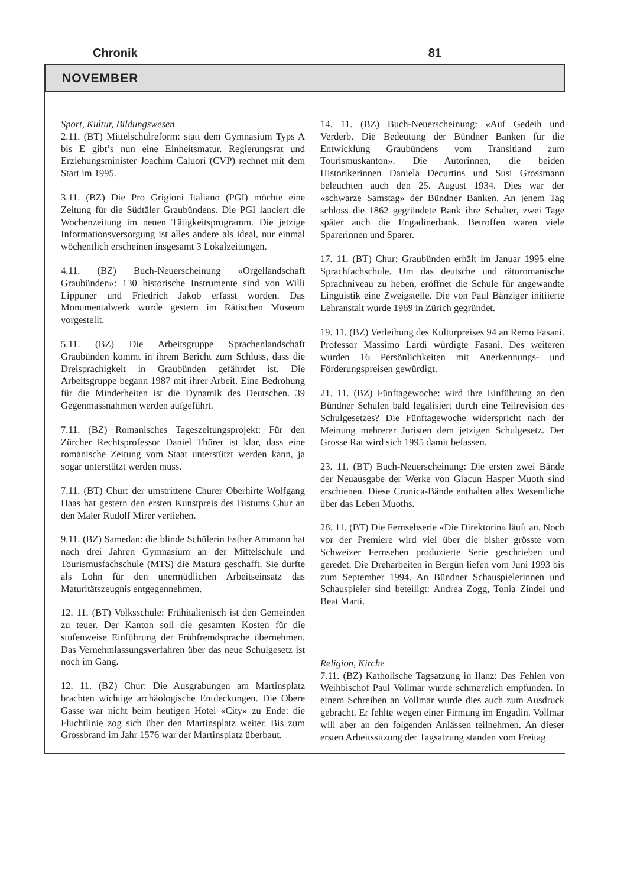Chronik 81
NOVEMBER
Sport, Kultur, Bildungswesen
2.11. (BT) Mittelschulreform: statt dem Gymnasium Typs A bis E gibt’s nun eine Einheitsmatur. Regierungsrat und Erziehungsminister Joachim Caluori (CVP) rechnet mit dem Start im 1995.
3.11. (BZ) Die Pro Grigioni Italiano (PGI) möchte eine Zeitung für die Südtäler Graubündens. Die PGI lanciert die Wochenzeitung im neuen Tätigkeitsprogramm. Die jetzige Informationsversorgung ist alles andere als ideal, nur einmal wöchentlich erscheinen insgesamt 3 Lokalzeitungen.
4.11. (BZ) Buch-Neuerscheinung «Orgellandschaft Graubünden»: 130 historische Instrumente sind von Willi Lippuner und Friedrich Jakob erfasst worden. Das Monumentalwerk wurde gestern im Rätischen Museum vorgestellt.
5.11. (BZ) Die Arbeitsgruppe Sprachenlandschaft Graubünden kommt in ihrem Bericht zum Schluss, dass die Dreisprachigkeit in Graubünden gefährdet ist. Die Arbeitsgruppe begann 1987 mit ihrer Arbeit. Eine Bedrohung für die Minderheiten ist die Dynamik des Deutschen. 39 Gegenmassnahmen werden aufgeführt.
7.11. (BZ) Romanisches Tageszeitungsprojekt: Für den Zürcher Rechtsprofessor Daniel Thürer ist klar, dass eine romanische Zeitung vom Staat unterstützt werden kann, ja sogar unterstützt werden muss.
7.11. (BT) Chur: der umstrittene Churer Oberhirte Wolfgang Haas hat gestern den ersten Kunstpreis des Bistums Chur an den Maler Rudolf Mirer verliehen.
9.11. (BZ) Samedan: die blinde Schülerin Esther Ammann hat nach drei Jahren Gymnasium an der Mittelschule und Tourismusfachschule (MTS) die Matura geschafft. Sie durfte als Lohn für den unermüdlichen Arbeitseinsatz das Maturitätszeugnis entgegennehmen.
12. 11. (BT) Volksschule: Frühitalienisch ist den Gemeinden zu teuer. Der Kanton soll die gesamten Kosten für die stufenweise Einführung der Frühfremdsprache übernehmen. Das Vernehmlassungsverfahren über das neue Schulgesetz ist noch im Gang.
12. 11. (BZ) Chur: Die Ausgrabungen am Martinsplatz brachten wichtige archäologische Entdeckungen. Die Obere Gasse war nicht beim heutigen Hotel «City» zu Ende: die Fluchtlinie zog sich über den Martinsplatz weiter. Bis zum Grossbrand im Jahr 1576 war der Martinsplatz überbaut.
14. 11. (BZ) Buch-Neuerscheinung: «Auf Gedeih und Verderb. Die Bedeutung der Bündner Banken für die Entwicklung Graubündens vom Transitland zum Tourismuskanton». Die Autorinnen, die beiden Historikerinnen Daniela Decurtins und Susi Grossmann beleuchten auch den 25. August 1934. Dies war der «schwarze Samstag» der Bündner Banken. An jenem Tag schloss die 1862 gegründete Bank ihre Schalter, zwei Tage später auch die Engadinerbank. Betroffen waren viele Sparerinnen und Sparer.
17. 11. (BT) Chur: Graubünden erhält im Januar 1995 eine Sprachfachschule. Um das deutsche und rätoromanische Sprachniveau zu heben, eröffnet die Schule für angewandte Linguistik eine Zweigstelle. Die von Paul Bänziger initiierte Lehranstalt wurde 1969 in Zürich gegründet.
19. 11. (BZ) Verleihung des Kulturpreises 94 an Remo Fasani. Professor Massimo Lardi würdigte Fasani. Des weiteren wurden 16 Persönlichkeiten mit Anerkennungs- und Förderungspreisen gewürdigt.
21. 11. (BZ) Fünftagewoche: wird ihre Einführung an den Bündner Schulen bald legalisiert durch eine Teilrevision des Schulgesetzes? Die Fünftagewoche widerspricht nach der Meinung mehrerer Juristen dem jetzigen Schulgesetz. Der Grosse Rat wird sich 1995 damit befassen.
23. 11. (BT) Buch-Neuerscheinung: Die ersten zwei Bände der Neuausgabe der Werke von Giacun Hasper Muoth sind erschienen. Diese Cronica-Bände enthalten alles Wesentliche über das Leben Muoths.
28. 11. (BT) Die Fernsehserie «Die Direktorin» läuft an. Noch vor der Premiere wird viel über die bisher grösste vom Schweizer Fernsehen produzierte Serie geschrieben und geredet. Die Dreharbeiten in Bergün liefen vom Juni 1993 bis zum September 1994. An Bündner Schauspielerinnen und Schauspieler sind beteiligt: Andrea Zogg, Tonia Zindel und Beat Marti.
Religion, Kirche
7.11. (BZ) Katholische Tagsatzung in Ilanz: Das Fehlen von Weihbischof Paul Vollmar wurde schmerzlich empfunden. In einem Schreiben an Vollmar wurde dies auch zum Ausdruck gebracht. Er fehlte wegen einer Firmung im Engadin. Vollmar will aber an den folgenden Anlässen teilnehmen. An dieser ersten Arbeitssitzung der Tagsatzung standen vom Freitag